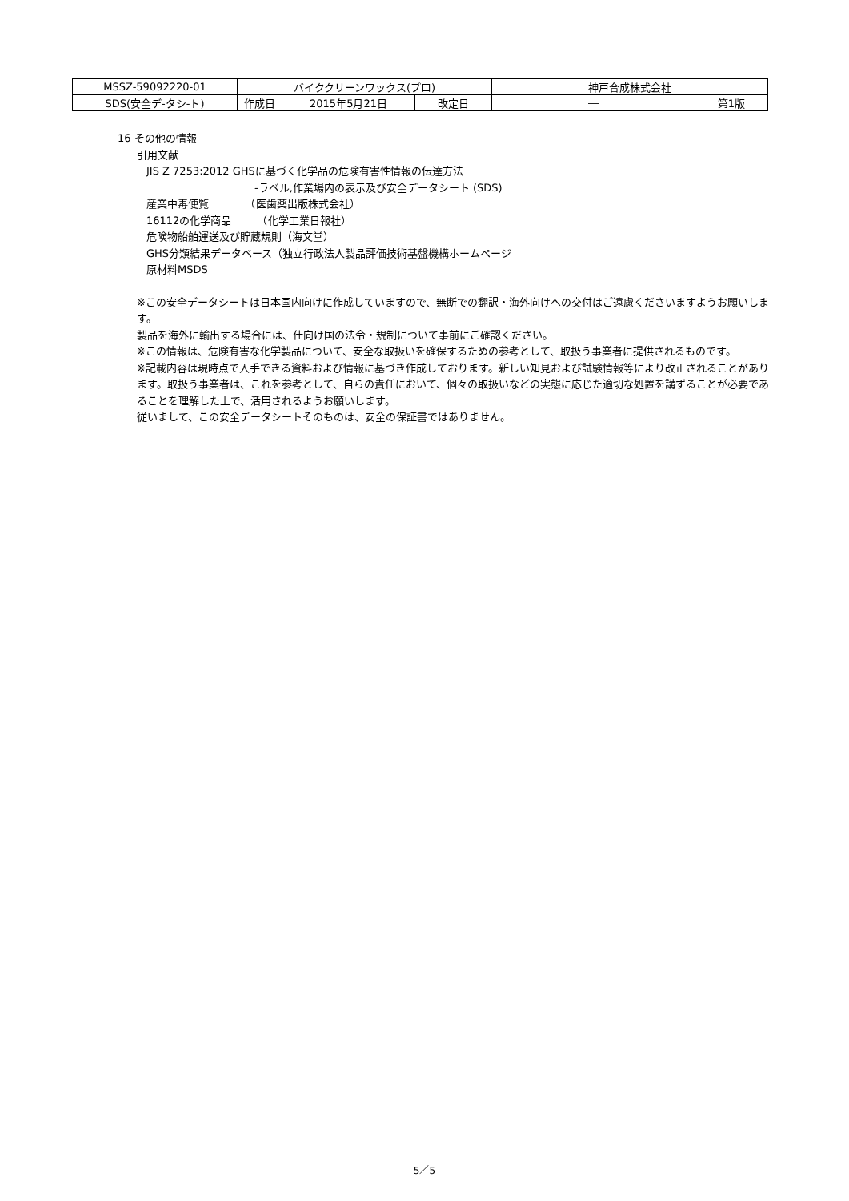| MSSZ-59092220-01 | バイククリーンワックス(プロ) | | | 神戸合成株式会社 | |
| SDS(安全デ-タシ-ト) | 作成日 | 2015年5月21日 | 改定日 | ― | 第1版 |
16 その他の情報
引用文献
JIS Z 7253:2012 GHSに基づく化学品の危険有害性情報の伝達方法
-ラベル,作業場内の表示及び安全データシート (SDS)
産業中毒便覧　　　　（医歯薬出版株式会社）
16112の化学商品　　　（化学工業日報社）
危険物船舶運送及び貯蔵規則（海文堂）
GHS分類結果データベース（独立行政法人製品評価技術基盤機構ホームページ
原材料MSDS
※この安全データシートは日本国内向けに作成していますので、無断での翻訳・海外向けへの交付はご遠慮くださいますようお願いします。
製品を海外に輸出する場合には、仕向け国の法令・規制について事前にご確認ください。
※この情報は、危険有害な化学製品について、安全な取扱いを確保するための参考として、取扱う事業者に提供されるものです。
※記載内容は現時点で入手できる資料および情報に基づき作成しております。新しい知見および試験情報等により改正されることがあります。取扱う事業者は、これを参考として、自らの責任において、個々の取扱いなどの実態に応じた適切な処置を講ずることが必要であることを理解した上で、活用されるようお願いします。
従いまして、この安全データシートそのものは、安全の保証書ではありません。
5／5